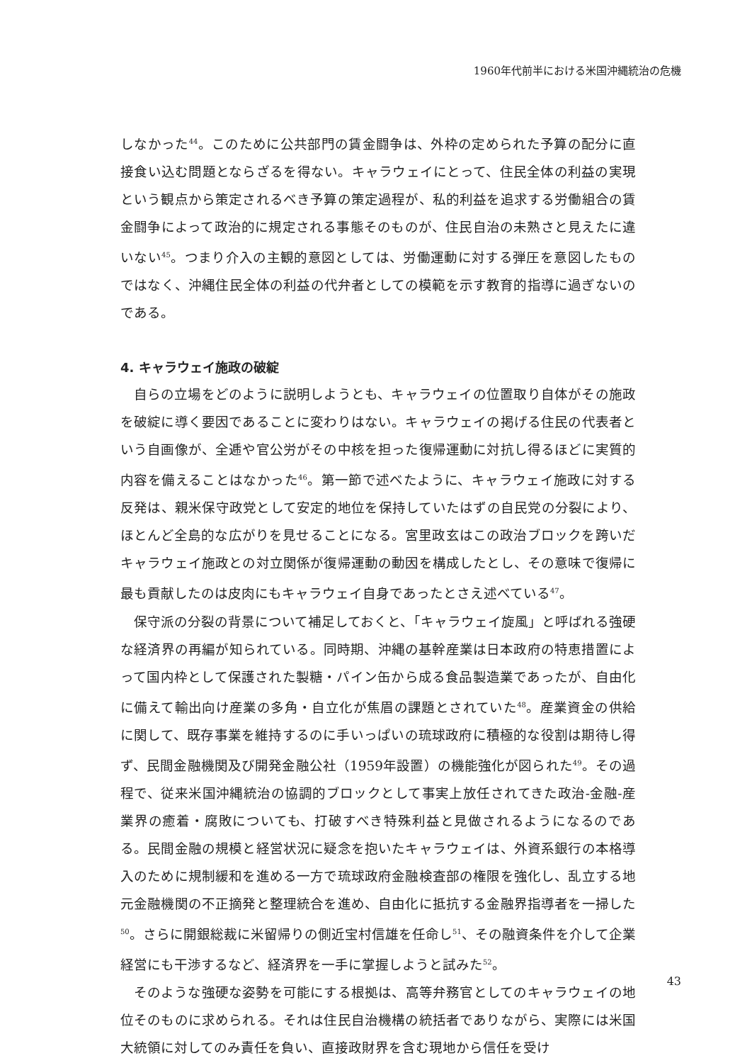1960年代前半における米国沖縄統治の危機
しなかった<sup>44</sup>。このために公共部門の賃金闘争は、外枠の定められた予算の配分に直接食い込む問題とならざるを得ない。キャラウェイにとって、住民全体の利益の実現という観点から策定されるべき予算の策定過程が、私的利益を追求する労働組合の賃金闘争によって政治的に規定される事態そのものが、住民自治の未熟さと見えたに違いない<sup>45</sup>。つまり介入の主観的意図としては、労働運動に対する弾圧を意図したものではなく、沖縄住民全体の利益の代弁者としての模範を示す教育的指導に過ぎないのである。
4. キャラウェイ施政の破綻
自らの立場をどのように説明しようとも、キャラウェイの位置取り自体がその施政を破綻に導く要因であることに変わりはない。キャラウェイの掲げる住民の代表者という自画像が、全逓や官公労がその中核を担った復帰運動に対抗し得るほどに実質的内容を備えることはなかった<sup>46</sup>。第一節で述べたように、キャラウェイ施政に対する反発は、親米保守政党として安定的地位を保持していたはずの自民党の分裂により、ほとんど全島的な広がりを見せることになる。宮里政玄はこの政治ブロックを跨いだキャラウェイ施政との対立関係が復帰運動の動因を構成したとし、その意味で復帰に最も貢献したのは皮肉にもキャラウェイ自身であったとさえ述べている<sup>47</sup>。
保守派の分裂の背景について補足しておくと、「キャラウェイ旋風」と呼ばれる強硬な経済界の再編が知られている。同時期、沖縄の基幹産業は日本政府の特恵措置によって国内枠として保護された製糖・パイン缶から成る食品製造業であったが、自由化に備えて輸出向け産業の多角・自立化が焦眉の課題とされていた<sup>48</sup>。産業資金の供給に関して、既存事業を維持するのに手いっぱいの琉球政府に積極的な役割は期待し得ず、民間金融機関及び開発金融公社（1959年設置）の機能強化が図られた<sup>49</sup>。その過程で、従来米国沖縄統治の協調的ブロックとして事実上放任されてきた政治-金融-産業界の癒着・腐敗についても、打破すべき特殊利益と見做されるようになるのである。民間金融の規模と経営状況に疑念を抱いたキャラウェイは、外資系銀行の本格導入のために規制緩和を進める一方で琉球政府金融検査部の権限を強化し、乱立する地元金融機関の不正摘発と整理統合を進め、自由化に抵抗する金融界指導者を一掃した<sup>50</sup>。さらに開銀総裁に米留帰りの側近宝村信雄を任命し<sup>51</sup>、その融資条件を介して企業経営にも干渉するなど、経済界を一手に掌握しようと試みた<sup>52</sup>。
そのような強硬な姿勢を可能にする根拠は、高等弁務官としてのキャラウェイの地位そのものに求められる。それは住民自治機構の統括者でありながら、実際には米国大統領に対してのみ責任を負い、直接政財界を含む現地から信任を受け
43